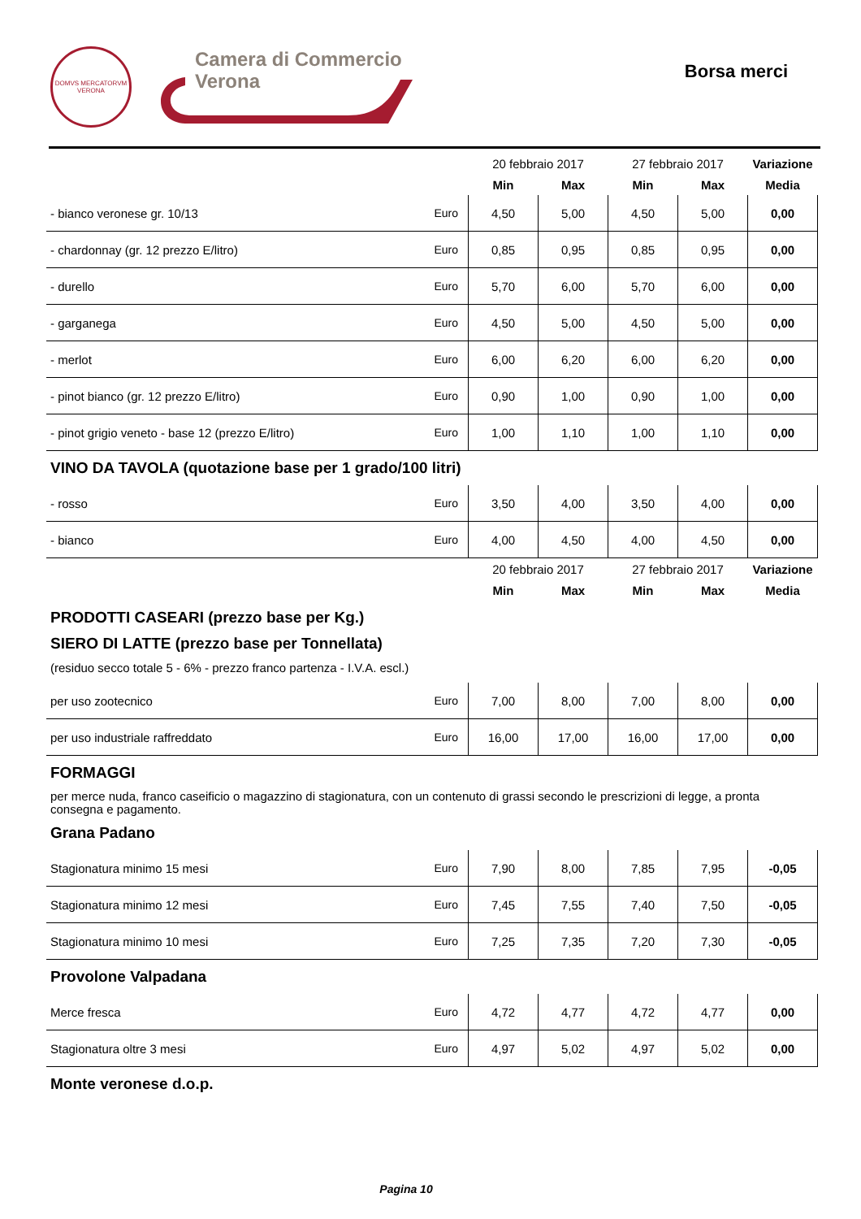DOMVS MERCATORVM
VERONA
Camera di Commercio
Verona
Borsa merci
| | | 20 febbraio 2017 | | 27 febbraio 2017 | | Variazione |
| | | Min | Max | Min | Max | Media |
| - bianco veronese gr. 10/13 | Euro | 4,50 | 5,00 | 4,50 | 5,00 | 0,00 |
| - chardonnay (gr. 12 prezzo E/litro) | Euro | 0,85 | 0,95 | 0,85 | 0,95 | 0,00 |
| - durello | Euro | 5,70 | 6,00 | 5,70 | 6,00 | 0,00 |
| - garganega | Euro | 4,50 | 5,00 | 4,50 | 5,00 | 0,00 |
| - merlot | Euro | 6,00 | 6,20 | 6,00 | 6,20 | 0,00 |
| - pinot bianco (gr. 12 prezzo E/litro) | Euro | 0,90 | 1,00 | 0,90 | 1,00 | 0,00 |
| - pinot grigio veneto - base 12 (prezzo E/litro) | Euro | 1,00 | 1,10 | 1,00 | 1,10 | 0,00 |
VINO DA TAVOLA (quotazione base per 1 grado/100 litri)
| - rosso | Euro | 3,50 | 4,00 | 3,50 | 4,00 | 0,00 |
| - bianco | Euro | 4,00 | 4,50 | 4,00 | 4,50 | 0,00 |
| | | 20 febbraio 2017 | | 27 febbraio 2017 | | Variazione |
| | | Min | Max | Min | Max | Media |
PRODOTTI CASEARI (prezzo base per Kg.)
SIERO DI LATTE (prezzo base per Tonnellata)
(residuo secco totale 5 - 6% - prezzo franco partenza - I.V.A. escl.)
| per uso zootecnico | Euro | 7,00 | 8,00 | 7,00 | 8,00 | 0,00 |
| per uso industriale raffreddato | Euro | 16,00 | 17,00 | 16,00 | 17,00 | 0,00 |
FORMAGGI
per merce nuda, franco caseificio o magazzino di stagionatura, con un contenuto di grassi secondo le prescrizioni di legge, a pronta consegna e pagamento.
Grana Padano
| Stagionatura minimo 15 mesi | Euro | 7,90 | 8,00 | 7,85 | 7,95 | -0,05 |
| Stagionatura minimo 12 mesi | Euro | 7,45 | 7,55 | 7,40 | 7,50 | -0,05 |
| Stagionatura minimo 10 mesi | Euro | 7,25 | 7,35 | 7,20 | 7,30 | -0,05 |
Provolone Valpadana
| Merce fresca | Euro | 4,72 | 4,77 | 4,72 | 4,77 | 0,00 |
| Stagionatura oltre 3 mesi | Euro | 4,97 | 5,02 | 4,97 | 5,02 | 0,00 |
Monte veronese d.o.p.
Pagina 10